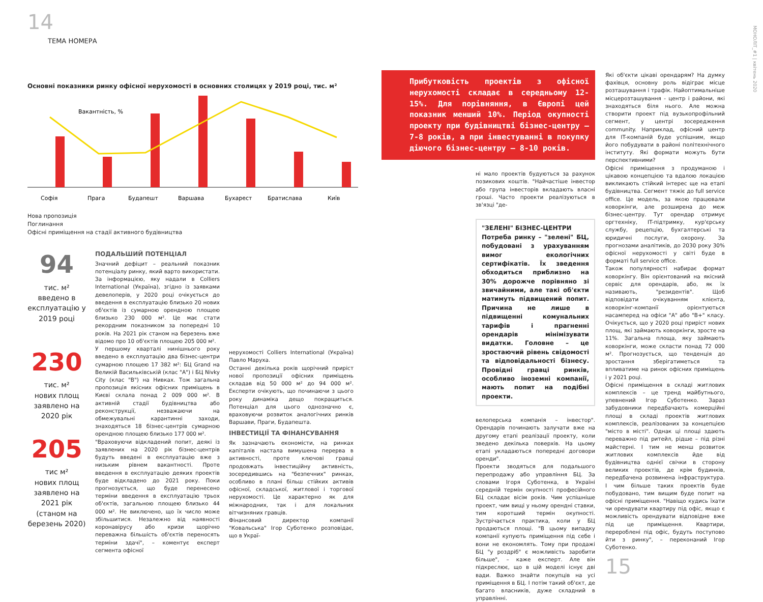14
ТЕМА НОМЕРА
Основні показники ринку офісної нерухомості в основних столицях у 2019 році, тис. м²
Вакантність, %
Софія
Прага
Будапешт
Варшава
Бухарест
Братислава
Київ
Нова пропозиція
Поглинання
Офісні приміщення на стадії активного будівництва
94
тис. м²
введено в експлуатацію у 2019 році
230
тис. м²
нових площ заявлено на 2020 рік
205
тис м²
нових площ заявлено на 2021 рік (станом на березень 2020)
ПОДАЛЬШИЙ ПОТЕНЦІАЛ
Значний дефіцит – реальний показник потенціалу ринку, який варто використати. За інформацією, яку надали в Colliers International (Україна), згідно із заявками девелоперів, у 2020 році очікується до введення в експлуатацію близько 20 нових об'єктів із сумарною орендною площею близько 230 000 м². Це має стати рекордним показником за попередні 10 років. На 2021 рік станом на березень вже відомо про 10 об'єктів площею 205 000 м².
У першому кварталі нинішнього року введено в експлуатацію два бізнес-центри сумарною площею 17 382 м²: БЦ Grand на Великій Васильківській (клас "А") і БЦ Nivky City (клас "В") на Нивках. Тож загальна пропозиція якісних офісних приміщень в Києві склала понад 2 009 000 м². В активній стадії будівництва або реконструкції, незважаючи на обмежувальні карантинні заходи, знаходяться 18 бізнес-центрів сумарною орендною площею близько 177 000 м².
"Враховуючи відкладений попит, деякі із заявлених на 2020 рік бізнес-центрів будуть введені в експлуатацію вже з низьким рівнем вакантності. Проте введення в експлуатацію деяких проектів буде відкладено до 2021 року. Поки прогнозується, що буде перенесено терміни введення в експлуатацію трьох об'єктів, загальною площею близько 44 000 м². Не виключено, що їх число може збільшитися. Незалежно від наявності коронавірусу або кризи щорічно переважна більшість об'єктів переносять терміни здачі", – коментує експерт сегмента офісної
нерухомості Colliers International (Україна) Павло Маруха.
Останні декілька років щорічний приріст нової пропозиції офісних приміщень складав від 50 000 м² до 94 000 м². Експерти очікують, що починаючи з цього року динаміка дещо покращиться. Потенціал для цього однозначно є, враховуючи розвиток аналогічних ринків Варшави, Праги, Будапешта.
ІНВЕСТИЦІЇ ТА ФІНАНСУВАННЯ
Як зазначають економісти, на ринках капіталів настала вимушена перерва в активності, проте ключові гравці продовжать інвестиційну активність, зосередившись на "безпечних" ринках, особливо в плані більш стійких активів офісної, складської, житлової і торгової нерухомості. Це характерно як для міжнародних, так і для локальних вітчизняних гравців.
Фінансовий директор компанії "Ковальська" Ігор Суботенко розповідає, що в Украї-
Прибутковість проектів з офісної нерухомості складає в середньому 12-15%. Для порівняння, в Європі цей показник менший 10%. Період окупності проекту при будівництві бізнес-центру – 7-8 років, а при інвестуванні в покупку діючого бізнес-центру – 8-10 років.
ні мало проектів будуються за рахунок позикових коштів. "Найчастіше інвестор або група інвесторів вкладають власні гроші. Часто проекти реалізуються в зв'язці "де-
"ЗЕЛЕНІ" БІЗНЕС-ЦЕНТРИ
Потреба ринку – "зелені" БЦ, побудовані з урахуванням вимог екологічних сертифікатів. Їх зведення обходиться приблизно на 30% дорожче порівняно зі звичайними, але такі об'єкти матимуть підвищений попит. Причина не лише в підвищенні комунальних тарифів і прагненні орендарів мінімізувати видатки. Головне – це зростаючий рівень свідомості та відповідальності бізнесу. Провідні гравці ринків, особливо іноземні компанії, мають попит на подібні проекти.
велоперська компанія – інвестор". Орендарів починають залучати вже на другому етапі реалізації проекту, коли зведено декілька поверхів. На цьому етапі укладаються попередні договори оренди".
Проекти зводяться для подальшого перепродажу або управління БЦ. За словами Ігоря Суботенка, в Україні середній термін окупності професійного БЦ складає вісім років. Чим успішніше проект, чим вищі у ньому орендні ставки, тим коротший термін окупності. Зустрічається практика, коли у БЦ продаються площі. "В цьому випадку компанії купують приміщення під себе і вони не економлять. Тому при продажі БЦ "у роздріб" є можливість заробити більше", – каже експерт. Але він підкреслює, що в цій моделі існує дві вади. Важко знайти покупців на усі приміщення в БЦ. І потім такий об'єкт, де багато власників, дуже складний в управлінні.
Які об'єкти цікаві орендарям? На думку фахівця, основну роль відіграє місце розташування і трафік. Найоптимальніше місцерозташування - центр і райони, які знаходяться біля нього. Але можна створити проект під вузькопрофільний сегмент, у центрі зосередження community. Наприклад, офісний центр для IT-компаній буде успішним, якщо його побудувати в районі політехнічного інституту. Які формати можуть бути перспективними?
Офісні приміщення з продуманою і цікавою концепцією та вдалою локацією викликають стійкий інтерес ще на етапі будівництва. Сегмент тяжіє до full service office. Це модель, за якою працювали коворкінги, але розширена до меж бізнес-центру. Тут орендар отримує оргтехніку, IT-підтримку, кур'єрську службу, рецепцію, бухгалтерські та юридичні послуги, охорону. За прогнозами аналітиків, до 2030 року 30% офісної нерухомості у світі буде в форматі full service office.
Також популярності набирає формат коворкінгу. Він орієнтований на якісний сервіс для орендарів, або, як їх називають, "резидентів". Щоб відповідати очікуванням клієнта, коворкінг-компанії орієнтуються насамперед на офіси "А" або "В+" класу. Очікується, що у 2020 році приріст нових площ, які займають коворкінги, зросте на 11%. Загальна площа, яку займають коворкінги, може скласти понад 72 000 м². Прогнозується, що тенденція до зростання зберігатиметься та впливатиме на ринок офісних приміщень і у 2021 році.
Офісні приміщення в складі житлових комплексів – це тренд майбутнього, упевнений Ігор Суботенко. Зараз забудовники передбачають комерційні площі в складі проектів житлових комплексів, реалізованих за концепцією "місто в місті". Однак ці площі здають переважно під ритейл, рідше – під різні майстерні. І тим не менш розвиток житлових комплексів йде від будівництва однієї свічки в сторону великих проектів, де крім будинків, передбачена розвинена інфраструктура. І чим більше таких проектів буде побудовано, тим вищим буде попит на офісні приміщення. "Навіщо кудись їхати чи орендувати квартиру під офіс, якщо є можливість орендувати відповідне вже під це приміщення. Квартири, перероблені під офіс, будуть поступово йти з ринку", – переконаний Ігор Суботенко.
15
МОНОЛІТ_#1 | квітень 2020